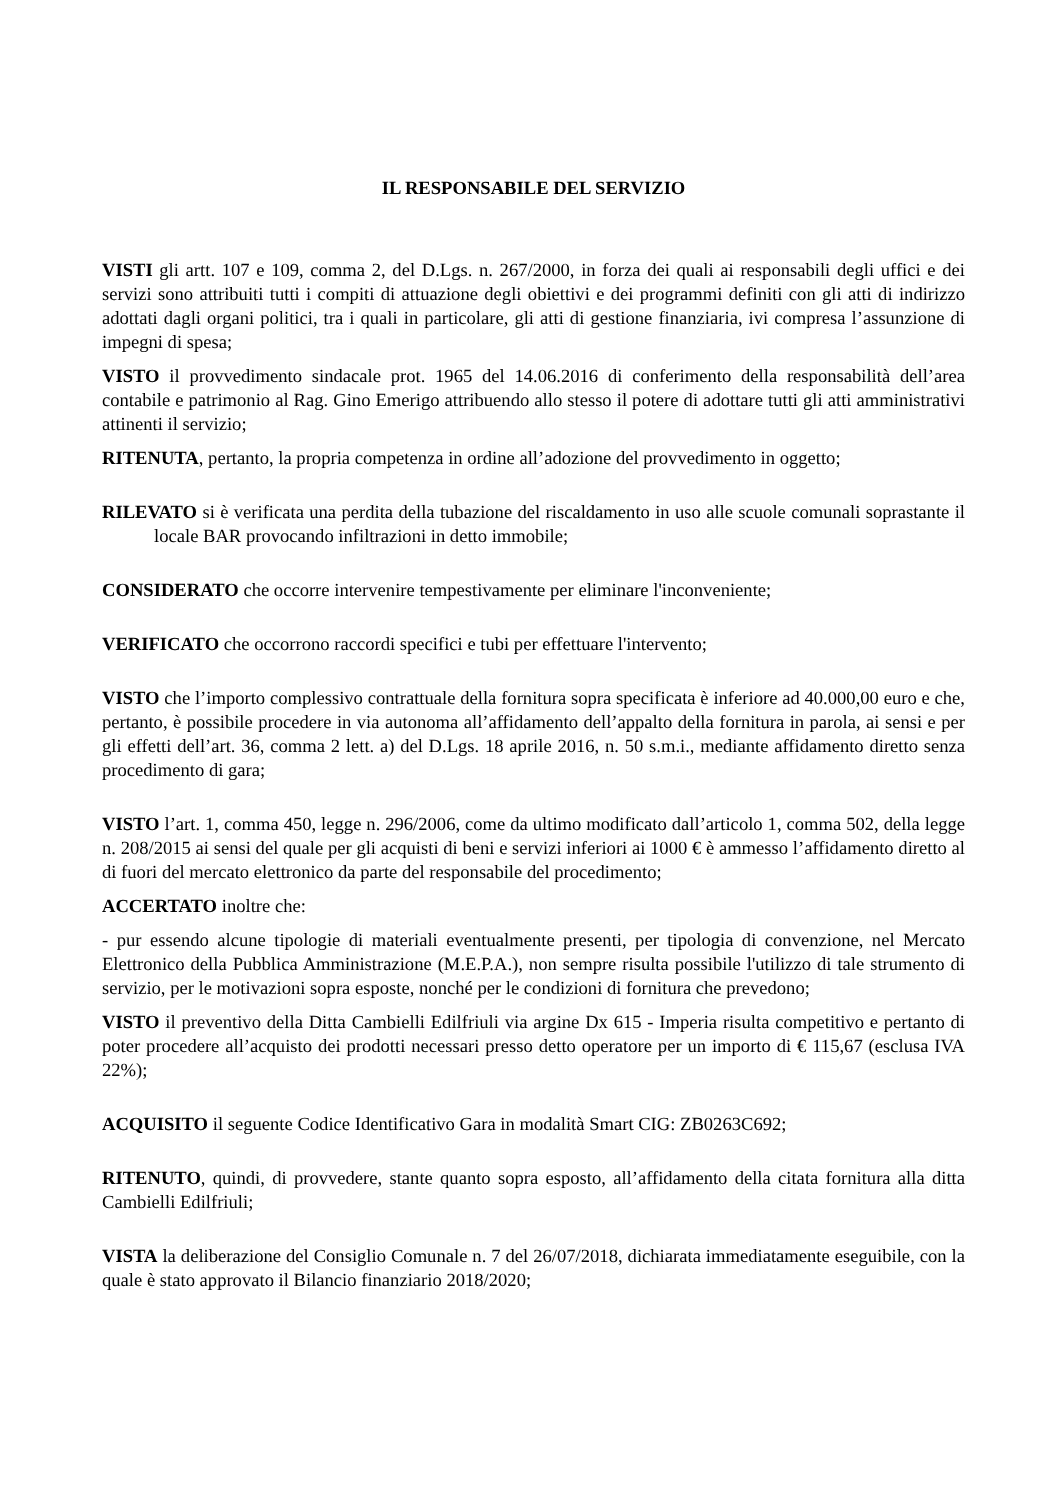IL RESPONSABILE DEL SERVIZIO
VISTI gli artt. 107 e 109, comma 2, del D.Lgs. n. 267/2000, in forza dei quali ai responsabili degli uffici e dei servizi sono attribuiti tutti i compiti di attuazione degli obiettivi e dei programmi definiti con gli atti di indirizzo adottati dagli organi politici, tra i quali in particolare, gli atti di gestione finanziaria, ivi compresa l’assunzione di impegni di spesa;
VISTO il provvedimento sindacale prot. 1965 del 14.06.2016 di conferimento della responsabilità dell’area contabile e patrimonio al Rag. Gino Emerigo attribuendo allo stesso il potere di adottare tutti gli atti amministrativi attinenti il servizio;
RITENUTA, pertanto, la propria competenza in ordine all’adozione del provvedimento in oggetto;
RILEVATO si è verificata una perdita della tubazione del riscaldamento in uso alle scuole comunali soprastante il locale BAR provocando infiltrazioni in detto immobile;
CONSIDERATO che occorre intervenire tempestivamente per eliminare l'inconveniente;
VERIFICATO che occorrono raccordi specifici e tubi per effettuare l'intervento;
VISTO che l’importo complessivo contrattuale della fornitura sopra specificata è inferiore ad 40.000,00 euro e che, pertanto, è possibile procedere in via autonoma all’affidamento dell’appalto della fornitura in parola, ai sensi e per gli effetti dell’art. 36, comma 2 lett. a) del D.Lgs. 18 aprile 2016, n. 50 s.m.i., mediante affidamento diretto senza procedimento di gara;
VISTO l’art. 1, comma 450, legge n. 296/2006, come da ultimo modificato dall’articolo 1, comma 502, della legge n. 208/2015 ai sensi del quale per gli acquisti di beni e servizi inferiori ai 1000 € è ammesso l’affidamento diretto al di fuori del mercato elettronico da parte del responsabile del procedimento;
ACCERTATO inoltre che:
- pur essendo alcune tipologie di materiali eventualmente presenti, per tipologia di convenzione, nel Mercato Elettronico della Pubblica Amministrazione (M.E.P.A.), non sempre risulta possibile l'utilizzo di tale strumento di servizio, per le motivazioni sopra esposte, nonché per le condizioni di fornitura che prevedono;
VISTO il preventivo della Ditta Cambielli Edilfriuli via argine Dx 615 - Imperia risulta competitivo e pertanto di poter procedere all’acquisto dei prodotti necessari presso detto operatore per un importo di € 115,67 (esclusa IVA 22%);
ACQUISITO il seguente Codice Identificativo Gara in modalità Smart CIG: ZB0263C692;
RITENUTO, quindi, di provvedere, stante quanto sopra esposto, all’affidamento della citata fornitura alla ditta Cambielli Edilfriuli;
VISTA la deliberazione del Consiglio Comunale n. 7 del 26/07/2018, dichiarata immediatamente eseguibile, con la quale è stato approvato il Bilancio finanziario 2018/2020;